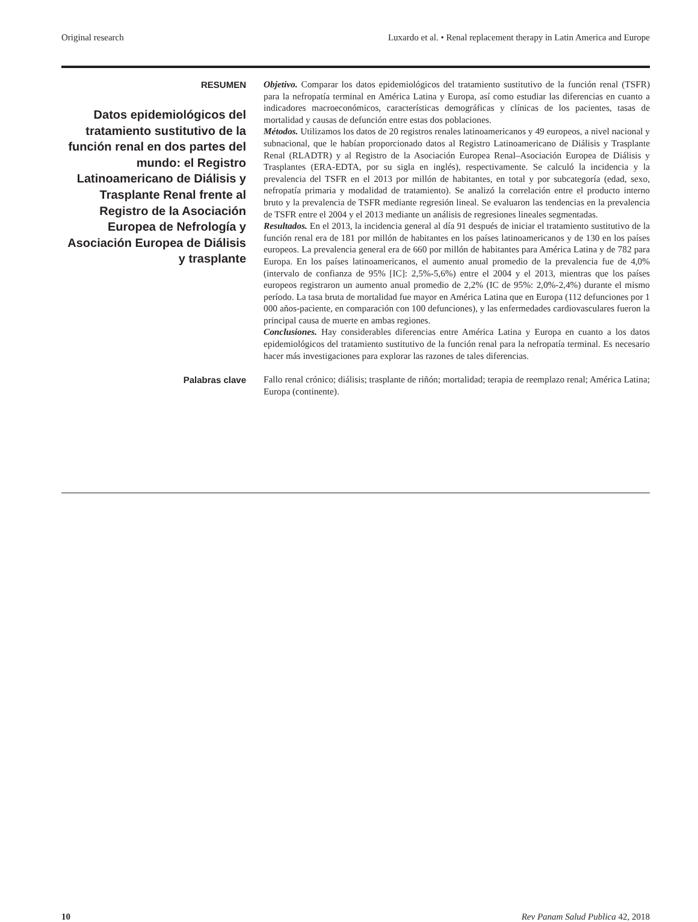Original research Luxardo et al. • Renal replacement therapy in Latin America and Europe
RESUMEN
Datos epidemiológicos del tratamiento sustitutivo de la función renal en dos partes del mundo: el Registro Latinoamericano de Diálisis y Trasplante Renal frente al Registro de la Asociación Europea de Nefrología y Asociación Europea de Diálisis y trasplante
Objetivo. Comparar los datos epidemiológicos del tratamiento sustitutivo de la función renal (TSFR) para la nefropatía terminal en América Latina y Europa, así como estudiar las diferencias en cuanto a indicadores macroeconómicos, características demográficas y clínicas de los pacientes, tasas de mortalidad y causas de defunción entre estas dos poblaciones.
Métodos. Utilizamos los datos de 20 registros renales latinoamericanos y 49 europeos, a nivel nacional y subnacional, que le habían proporcionado datos al Registro Latinoamericano de Diálisis y Trasplante Renal (RLADTR) y al Registro de la Asociación Europea Renal–Asociación Europea de Diálisis y Trasplantes (ERA-EDTA, por su sigla en inglés), respectivamente. Se calculó la incidencia y la prevalencia del TSFR en el 2013 por millón de habitantes, en total y por subcategoría (edad, sexo, nefropatía primaria y modalidad de tratamiento). Se analizó la correlación entre el producto interno bruto y la prevalencia de TSFR mediante regresión lineal. Se evaluaron las tendencias en la prevalencia de TSFR entre el 2004 y el 2013 mediante un análisis de regresiones lineales segmentadas.
Resultados. En el 2013, la incidencia general al día 91 después de iniciar el tratamiento sustitutivo de la función renal era de 181 por millón de habitantes en los países latinoamericanos y de 130 en los países europeos. La prevalencia general era de 660 por millón de habitantes para América Latina y de 782 para Europa. En los países latinoamericanos, el aumento anual promedio de la prevalencia fue de 4,0% (intervalo de confianza de 95% [IC]: 2,5%-5,6%) entre el 2004 y el 2013, mientras que los países europeos registraron un aumento anual promedio de 2,2% (IC de 95%: 2,0%-2,4%) durante el mismo período. La tasa bruta de mortalidad fue mayor en América Latina que en Europa (112 defunciones por 1 000 años-paciente, en comparación con 100 defunciones), y las enfermedades cardiovasculares fueron la principal causa de muerte en ambas regiones.
Conclusiones. Hay considerables diferencias entre América Latina y Europa en cuanto a los datos epidemiológicos del tratamiento sustitutivo de la función renal para la nefropatía terminal. Es necesario hacer más investigaciones para explorar las razones de tales diferencias.
Palabras clave
Fallo renal crónico; diálisis; trasplante de riñón; mortalidad; terapia de reemplazo renal; América Latina; Europa (continente).
10 Rev Panam Salud Publica 42, 2018